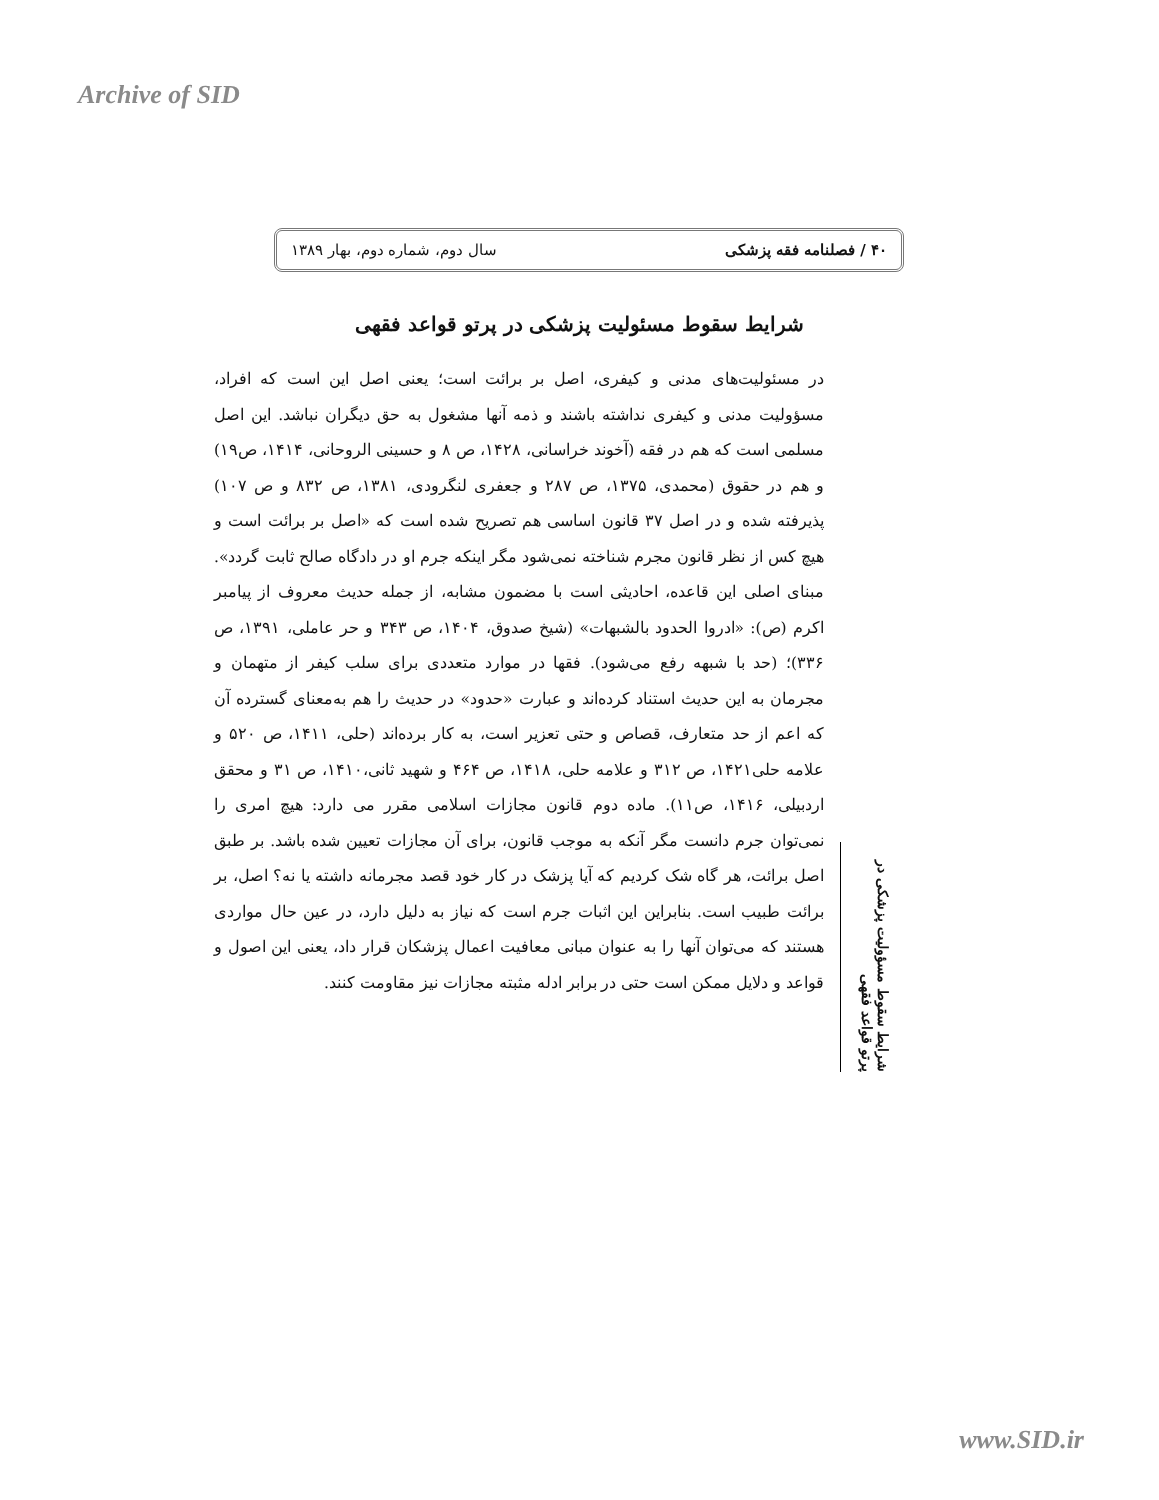Archive of SID
۴۰ / فصلنامه فقه پزشکی سال دوم، شماره دوم، بهار ۱۳۸۹
شرایط سقوط مسئولیت پزشکی در پرتو قواعد فقهی
شرایط سقوط مسؤولیت پزشکی در پرتو قواعد فقهی
در مسئولیت‌های مدنی و کیفری، اصل بر برائت است؛ یعنی اصل این است که افراد، مسؤولیت مدنی و کیفری نداشته باشند و ذمه آنها مشغول به حق دیگران نباشد. این اصل مسلمی است که هم در فقه (آخوند خراسانی، ۱۴۲۸، ص ۸ و حسینی الروحانی، ۱۴۱۴، ص۱۹) و هم در حقوق (محمدی، ۱۳۷۵، ص ۲۸۷ و جعفری لنگرودی، ۱۳۸۱، ص ۸۳۲ و ص ۱۰۷) پذیرفته شده و در اصل ۳۷ قانون اساسی هم تصریح شده است که «اصل بر برائت است و هیچ کس از نظر قانون مجرم شناخته نمی‌شود مگر اینکه جرم او در دادگاه صالح ثابت گردد». مبنای اصلی این قاعده، احادیثی است با مضمون مشابه، از جمله حدیث معروف از پیامبر اکرم (ص): «ادروا الحدود بالشبهات» (شیخ صدوق، ۱۴۰۴، ص ۳۴۳ و حر عاملی، ۱۳۹۱، ص ۳۳۶)؛ (حد با شبهه رفع می‌شود). فقها در موارد متعددی برای سلب کیفر از متهمان و مجرمان به این حدیث استناد کرده‌اند و عبارت «حدود» در حدیث را هم به‌معنای گسترده آن که اعم از حد متعارف، قصاص و حتی تعزیر است، به کار برده‌اند (حلی، ۱۴۱۱، ص ۵۲۰ و علامه حلی۱۴۲۱، ص ۳۱۲ و علامه حلی، ۱۴۱۸، ص ۴۶۴ و شهید ثانی،۱۴۱۰، ص ۳۱ و محقق اردبیلی، ۱۴۱۶، ص۱۱). ماده دوم قانون مجازات اسلامی مقرر می دارد: هیچ امری را نمی‌توان جرم دانست مگر آنکه به موجب قانون، برای آن مجازات تعیین شده باشد. بر طبق اصل برائت، هر گاه شک کردیم که آیا پزشک در کار خود قصد مجرمانه داشته یا نه؟ اصل، بر برائت طبیب است. بنابراین این اثبات جرم است که نیاز به دلیل دارد، در عین حال مواردی هستند که می‌توان آنها را به عنوان مبانی معافیت اعمال پزشکان قرار داد، یعنی این اصول و قواعد و دلایل ممکن است حتی در برابر ادله مثبته مجازات نیز مقاومت کنند.
www.SID.ir